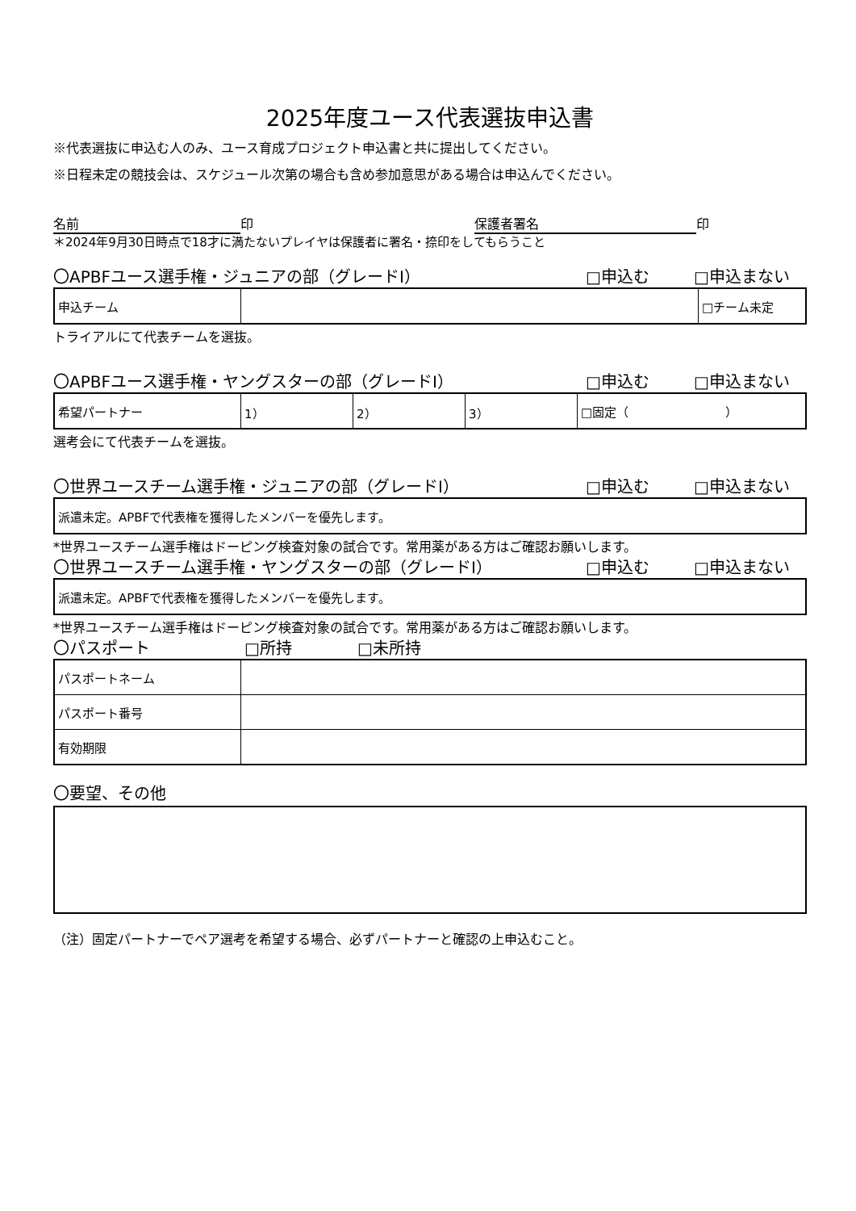2025年度ユース代表選抜申込書
※代表選抜に申込む人のみ、ユース育成プロジェクト申込書と共に提出してください。
※日程未定の競技会は、スケジュール次第の場合も含め参加意思がある場合は申込んでください。
名前 印 保護者署名 印
＊2024年9月30日時点で18才に満たないプレイヤは保護者に署名・捺印をしてもらうこと
〇APBFユース選手権・ジュニアの部（グレードⅠ） □申込む □申込まない
| 申込チーム | | □チーム未定 |
トライアルにて代表チームを選抜。
〇APBFユース選手権・ヤングスターの部（グレードⅠ） □申込む □申込まない
| 希望パートナー | 1） | 2） | 3） | □固定（ ） |
選考会にて代表チームを選抜。
〇世界ユースチーム選手権・ジュニアの部（グレードⅠ） □申込む □申込まない
| 派遣未定。APBFで代表権を獲得したメンバーを優先します。 |
*世界ユースチーム選手権はドーピング検査対象の試合です。常用薬がある方はご確認お願いします。
〇世界ユースチーム選手権・ヤングスターの部（グレードⅠ） □申込む □申込まない
| 派遣未定。APBFで代表権を獲得したメンバーを優先します。 |
*世界ユースチーム選手権はドーピング検査対象の試合です。常用薬がある方はご確認お願いします。
〇パスポート □所持 □未所持
| パスポートネーム | |
| パスポート番号 | |
| 有効期限 | |
〇要望、その他
（注）固定パートナーでペア選考を希望する場合、必ずパートナーと確認の上申込むこと。